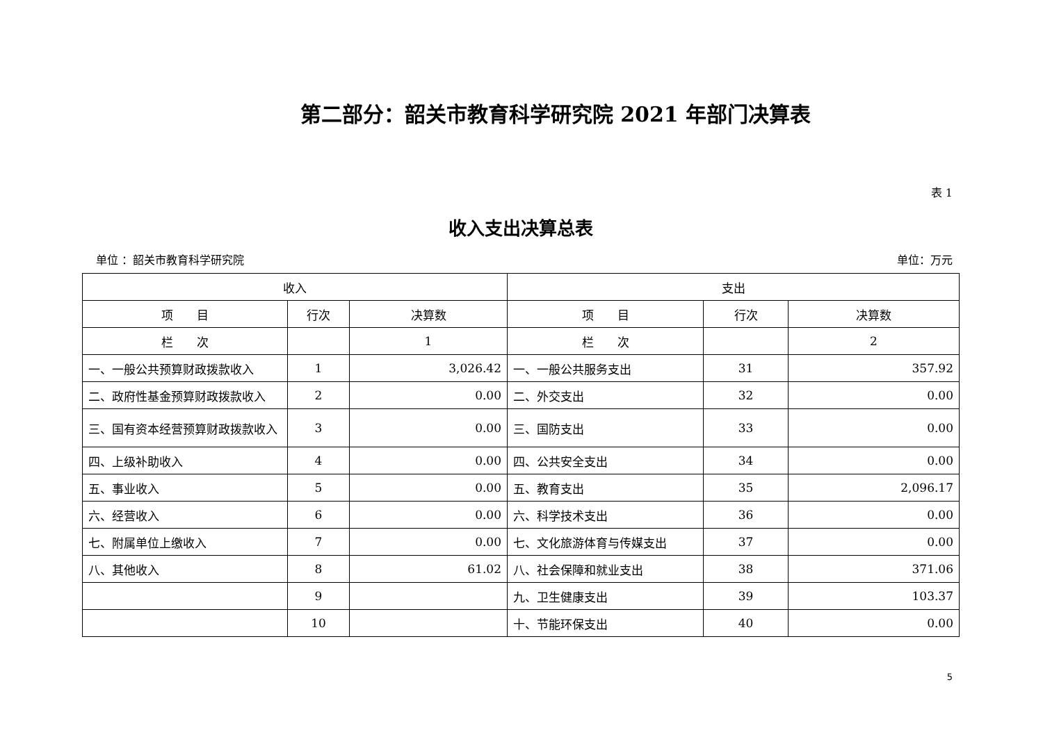第二部分：韶关市教育科学研究院 2021 年部门决算表
表 1
收入支出决算总表
单位 ：韶关市教育科学研究院 单位：万元
| 收入 | | | 支出 | | |
| --- | --- | --- | --- | --- | --- |
| 项 目 | 行次 | 决算数 | 项 目 | 行次 | 决算数 |
| 栏 次 | | 1 | 栏 次 | | 2 |
| 一、一般公共预算财政拨款收入 | 1 | 3,026.42 | 一、一般公共服务支出 | 31 | 357.92 |
| 二、政府性基金预算财政拨款收入 | 2 | 0.00 | 二、外交支出 | 32 | 0.00 |
| 三、国有资本经营预算财政拨款收入 | 3 | 0.00 | 三、国防支出 | 33 | 0.00 |
| 四、上级补助收入 | 4 | 0.00 | 四、公共安全支出 | 34 | 0.00 |
| 五、事业收入 | 5 | 0.00 | 五、教育支出 | 35 | 2,096.17 |
| 六、经营收入 | 6 | 0.00 | 六、科学技术支出 | 36 | 0.00 |
| 七、附属单位上缴收入 | 7 | 0.00 | 七、文化旅游体育与传媒支出 | 37 | 0.00 |
| 八、其他收入 | 8 | 61.02 | 八、社会保障和就业支出 | 38 | 371.06 |
| | 9 | | 九、卫生健康支出 | 39 | 103.37 |
| | 10 | | 十、节能环保支出 | 40 | 0.00 |
5